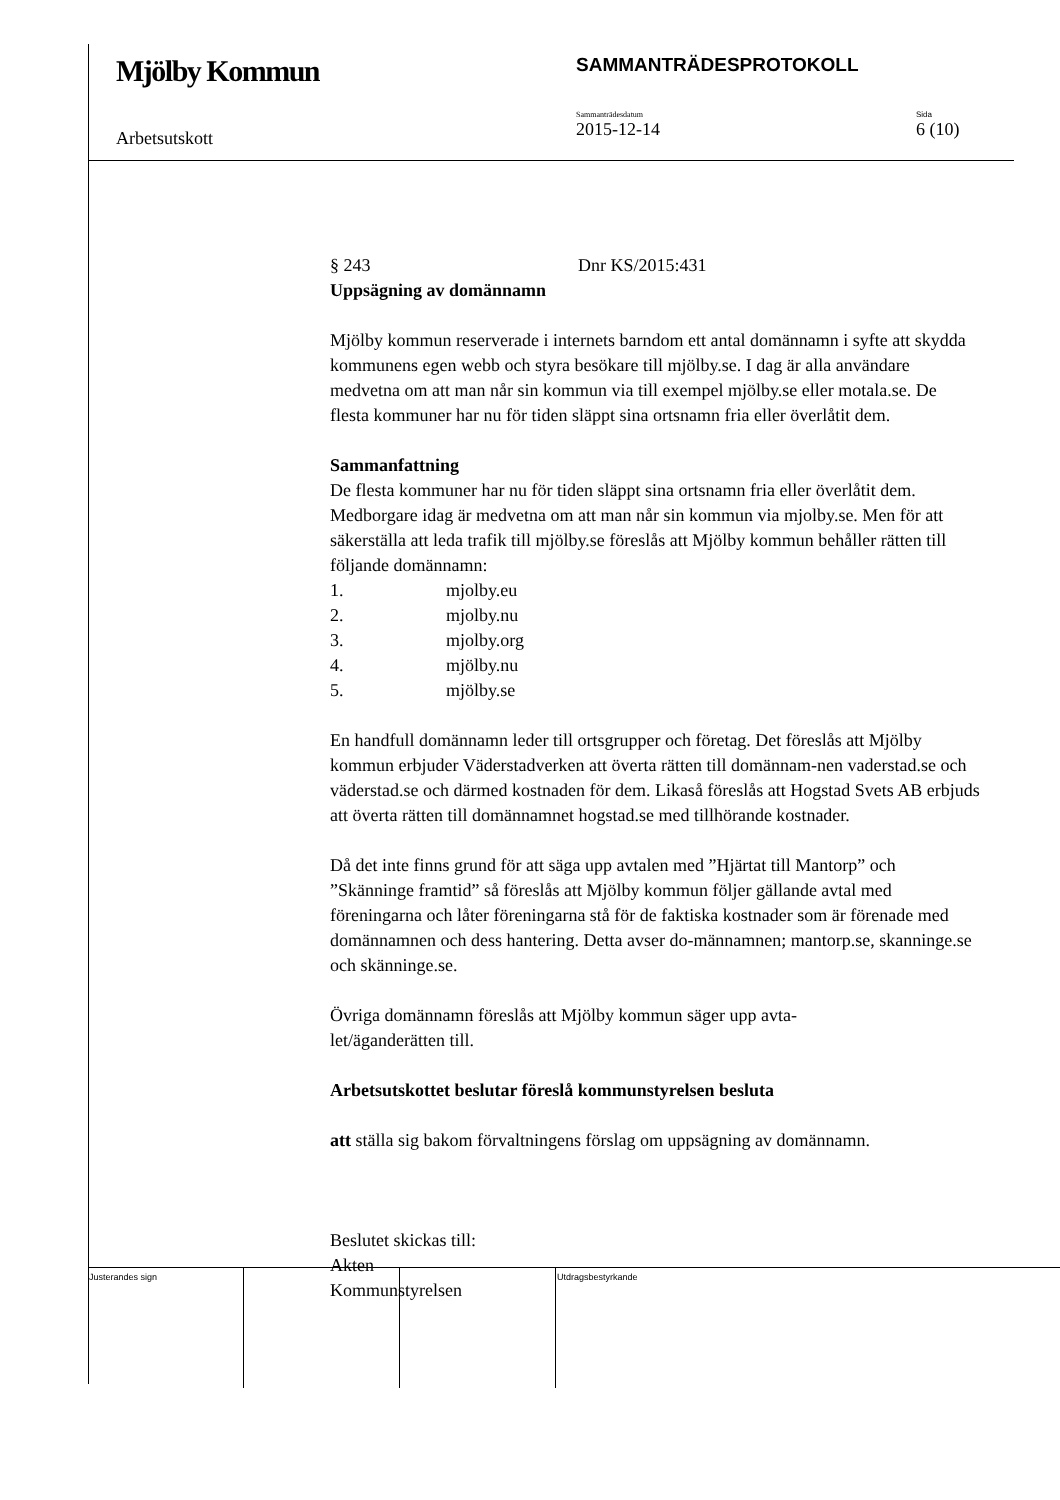Mjölby Kommun
SAMMANTRÄDESPROTOKOLL
Arbetsutskott
Sammanträdesdatum
2015-12-14
Sida
6 (10)
§ 243 Dnr KS/2015:431
Uppsägning av domännamn
Mjölby kommun reserverade i internets barndom ett antal domännamn i syfte att skydda kommunens egen webb och styra besökare till mjölby.se. I dag är alla användare medvetna om att man når sin kommun via till exempel mjölby.se eller motala.se. De flesta kommuner har nu för tiden släppt sina ortsnamn fria eller överlåtit dem.
Sammanfattning
De flesta kommuner har nu för tiden släppt sina ortsnamn fria eller överlåtit dem. Medborgare idag är medvetna om att man når sin kommun via mjolby.se. Men för att säkerställa att leda trafik till mjölby.se föreslås att Mjölby kommun behåller rätten till följande domännamn:
1. mjolby.eu
2. mjolby.nu
3. mjolby.org
4. mjölby.nu
5. mjölby.se
En handfull domännamn leder till ortsgrupper och företag. Det föreslås att Mjölby kommun erbjuder Väderstadverken att överta rätten till domännam-nen vaderstad.se och väderstad.se och därmed kostnaden för dem. Likaså föreslås att Hogstad Svets AB erbjuds att överta rätten till domännamnet hogstad.se med tillhörande kostnader.
Då det inte finns grund för att säga upp avtalen med ”Hjärtat till Mantorp” och ”Skänninge framtid” så föreslås att Mjölby kommun följer gällande avtal med föreningarna och låter föreningarna stå för de faktiska kostnader som är förenade med domännamnen och dess hantering. Detta avser do-männamnen; mantorp.se, skanninge.se och skänninge.se.
Övriga domännamn föreslås att Mjölby kommun säger upp avta-
let/äganderätten till.
Arbetsutskottet beslutar föreslå kommunstyrelsen besluta
att ställa sig bakom förvaltningens förslag om uppsägning av domännamn.
Beslutet skickas till:
Akten
Kommunstyrelsen
Justerandes sign Utdragsbestyrkande